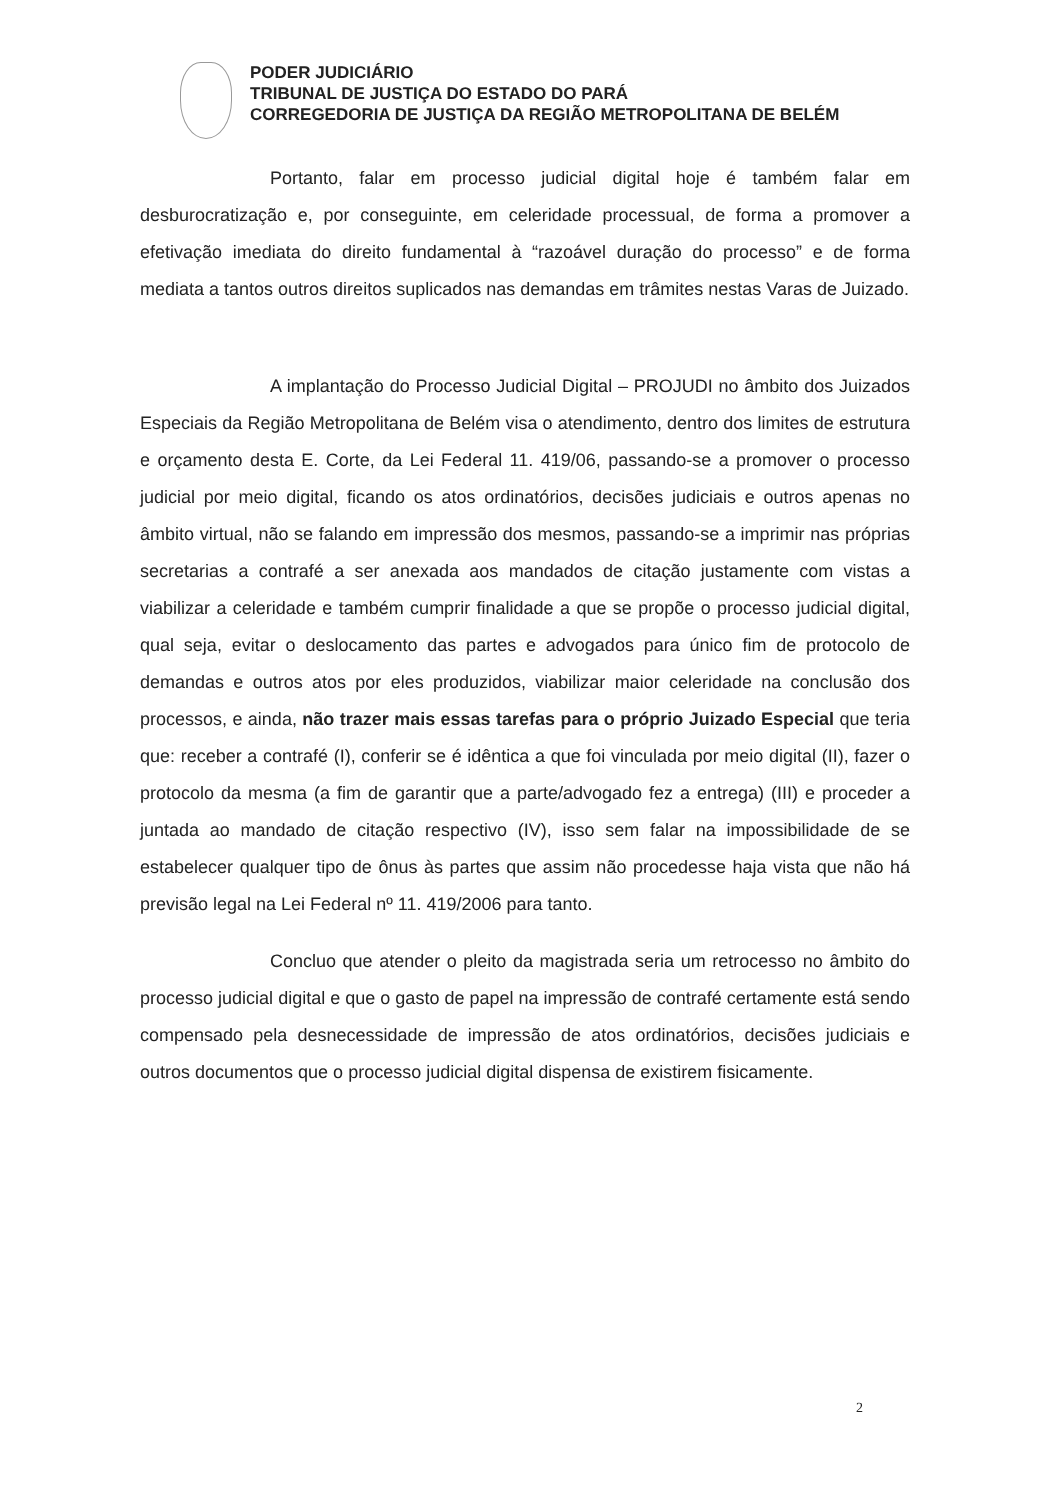PODER JUDICIÁRIO
TRIBUNAL DE JUSTIÇA DO ESTADO DO PARÁ
CORREGEDORIA DE JUSTIÇA DA REGIÃO METROPOLITANA DE BELÉM
Portanto, falar em processo judicial digital hoje é também falar em desburocratização e, por conseguinte, em celeridade processual, de forma a promover a efetivação imediata do direito fundamental à “razoável duração do processo” e de forma mediata a tantos outros direitos suplicados nas demandas em trâmites nestas Varas de Juizado.
A implantação do Processo Judicial Digital – PROJUDI no âmbito dos Juizados Especiais da Região Metropolitana de Belém visa o atendimento, dentro dos limites de estrutura e orçamento desta E. Corte, da Lei Federal 11. 419/06, passando-se a promover o processo judicial por meio digital, ficando os atos ordinatórios, decisões judiciais e outros apenas no âmbito virtual, não se falando em impressão dos mesmos, passando-se a imprimir nas próprias secretarias a contrafé a ser anexada aos mandados de citação justamente com vistas a viabilizar a celeridade e também cumprir finalidade a que se propõe o processo judicial digital, qual seja, evitar o deslocamento das partes e advogados para único fim de protocolo de demandas e outros atos por eles produzidos, viabilizar maior celeridade na conclusão dos processos, e ainda, não trazer mais essas tarefas para o próprio Juizado Especial que teria que: receber a contrafé (I), conferir se é idêntica a que foi vinculada por meio digital (II), fazer o protocolo da mesma (a fim de garantir que a parte/advogado fez a entrega) (III) e proceder a juntada ao mandado de citação respectivo (IV), isso sem falar na impossibilidade de se estabelecer qualquer tipo de ônus às partes que assim não procedesse haja vista que não há previsão legal na Lei Federal nº 11. 419/2006 para tanto.
Concluo que atender o pleito da magistrada seria um retrocesso no âmbito do processo judicial digital e que o gasto de papel na impressão de contrafé certamente está sendo compensado pela desnecessidade de impressão de atos ordinatórios, decisões judiciais e outros documentos que o processo judicial digital dispensa de existirem fisicamente.
2